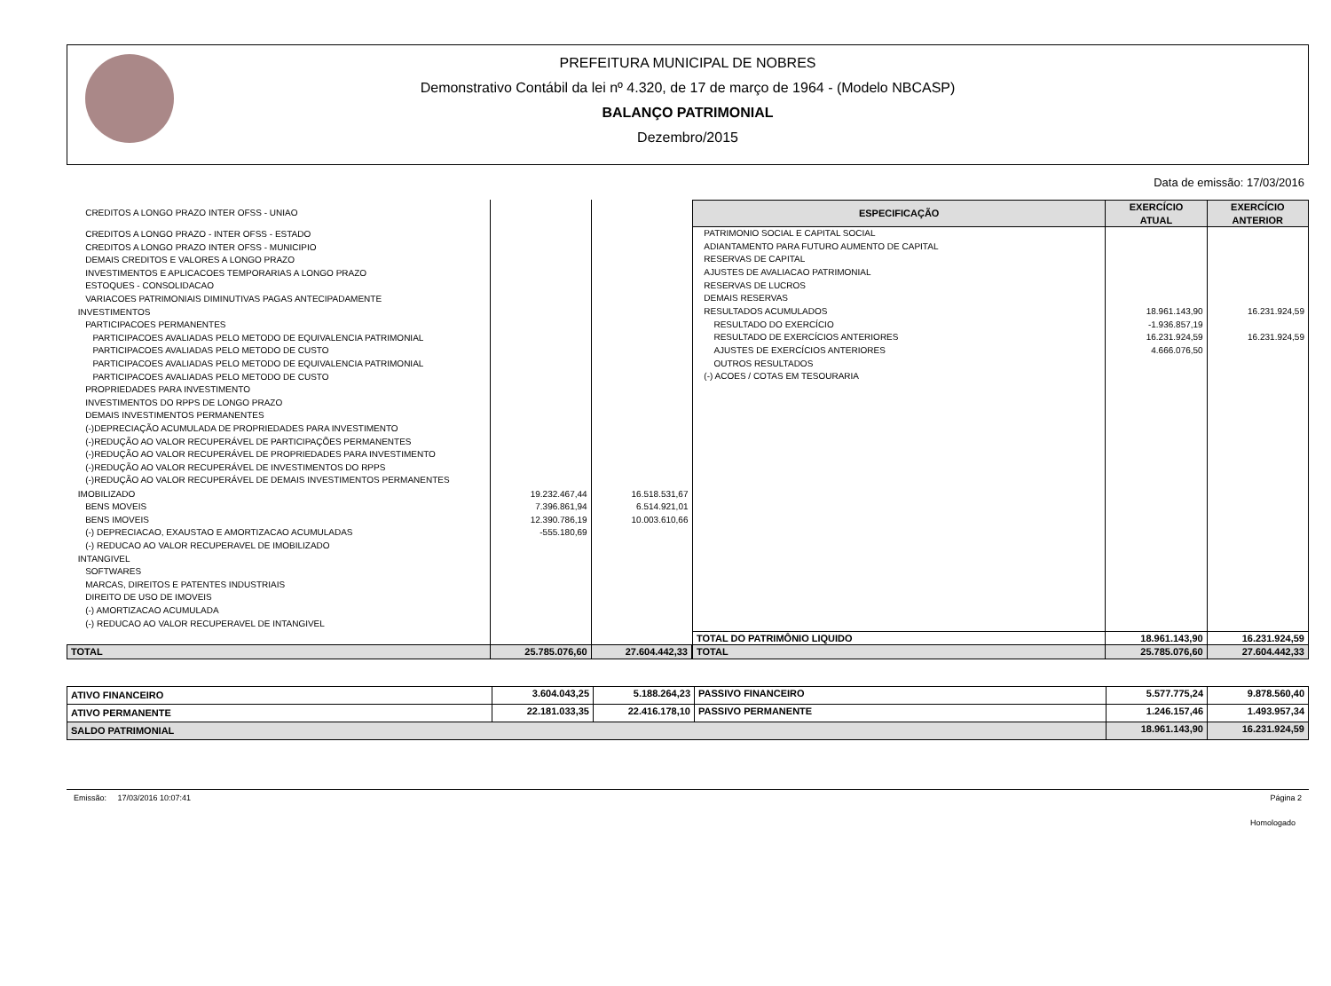PREFEITURA MUNICIPAL DE NOBRES
Demonstrativo Contábil da lei nº 4.320, de 17 de março de 1964 - (Modelo NBCASP)
BALANÇO PATRIMONIAL
Dezembro/2015
Data de emissão: 17/03/2016
| CREDITOS A LONGO PRAZO INTER OFSS - UNIAO | | |
| CREDITOS A LONGO PRAZO - INTER OFSS - ESTADO CREDITOS A LONGO PRAZO INTER OFSS - MUNICIPIO DEMAIS CREDITOS E VALORES A LONGO PRAZO INVESTIMENTOS E APLICACOES TEMPORARIAS A LONGO PRAZO ESTOQUES - CONSOLIDACAO VARIACOES PATRIMONIAIS DIMINUTIVAS PAGAS ANTECIPADAMENTE INVESTIMENTOS PARTICIPACOES PERMANENTES PARTICIPACOES AVALIADAS PELO METODO DE EQUIVALENCIA PATRIMONIAL PARTICIPACOES AVALIADAS PELO METODO DE CUSTO PARTICIPACOES AVALIADAS PELO METODO DE EQUIVALENCIA PATRIMONIAL PARTICIPACOES AVALIADAS PELO METODO DE CUSTO PROPRIEDADES PARA INVESTIMENTO INVESTIMENTOS DO RPPS DE LONGO PRAZO DEMAIS INVESTIMENTOS PERMANENTES (-)DEPRECIAÇÃO ACUMULADA DE PROPRIEDADES PARA INVESTIMENTO (-)REDUÇÃO AO VALOR RECUPERÁVEL DE PARTICIPAÇÕES PERMANENTES (-)REDUÇÃO AO VALOR RECUPERÁVEL DE PROPRIEDADES PARA INVESTIMENTO (-)REDUÇÃO AO VALOR RECUPERÁVEL DE INVESTIMENTOS DO RPPS (-)REDUÇÃO AO VALOR RECUPERÁVEL DE DEMAIS INVESTIMENTOS PERMANENTES | | |
| IMOBILIZADO | 19.232.467,44 | 16.518.531,67 |
| BENS MOVEIS | 7.396.861,94 | 6.514.921,01 |
| BENS IMOVEIS | 12.390.786,19 | 10.003.610,66 |
| (-) DEPRECIACAO, EXAUSTAO E AMORTIZACAO ACUMULADAS | -555.180,69 | |
| (-) REDUCAO AO VALOR RECUPERAVEL DE IMOBILIZADO INTANGIVEL SOFTWARES MARCAS, DIREITOS E PATENTES INDUSTRIAIS DIREITO DE USO DE IMOVEIS (-) AMORTIZACAO ACUMULADA (-) REDUCAO AO VALOR RECUPERAVEL DE INTANGIVEL | | |
| TOTAL | 25.785.076,60 | 27.604.442,33 |
| ESPECIFICAÇÃO | EXERCÍCIO ATUAL | EXERCÍCIO ANTERIOR |
| --- | --- | --- |
| PATRIMONIO SOCIAL E CAPITAL SOCIAL ADIANTAMENTO PARA FUTURO AUMENTO DE CAPITAL RESERVAS DE CAPITAL AJUSTES DE AVALIACAO PATRIMONIAL RESERVAS DE LUCROS DEMAIS RESERVAS | | |
| RESULTADOS ACUMULADOS | 18.961.143,90 | 16.231.924,59 |
| RESULTADO DO EXERCÍCIO | -1.936.857,19 | |
| RESULTADO DE EXERCÍCIOS ANTERIORES | 16.231.924,59 | 16.231.924,59 |
| AJUSTES DE EXERCÍCIOS ANTERIORES | 4.666.076,50 | |
| OUTROS RESULTADOS (-) ACOES / COTAS EM TESOURARIA | | |
| TOTAL DO PATRIMÔNIO LIQUIDO | 18.961.143,90 | 16.231.924,59 |
| TOTAL | 25.785.076,60 | 27.604.442,33 |
| ATIVO FINANCEIRO | 3.604.043,25 | 5.188.264,23 | PASSIVO FINANCEIRO | 5.577.775,24 | 9.878.560,40 |
| ATIVO PERMANENTE | 22.181.033,35 | 22.416.178,10 | PASSIVO PERMANENTE | 1.246.157,46 | 1.493.957,34 |
| SALDO PATRIMONIAL | | | | 18.961.143,90 | 16.231.924,59 |
Emissão: 17/03/2016 10:07:41 Página 2
Homologado